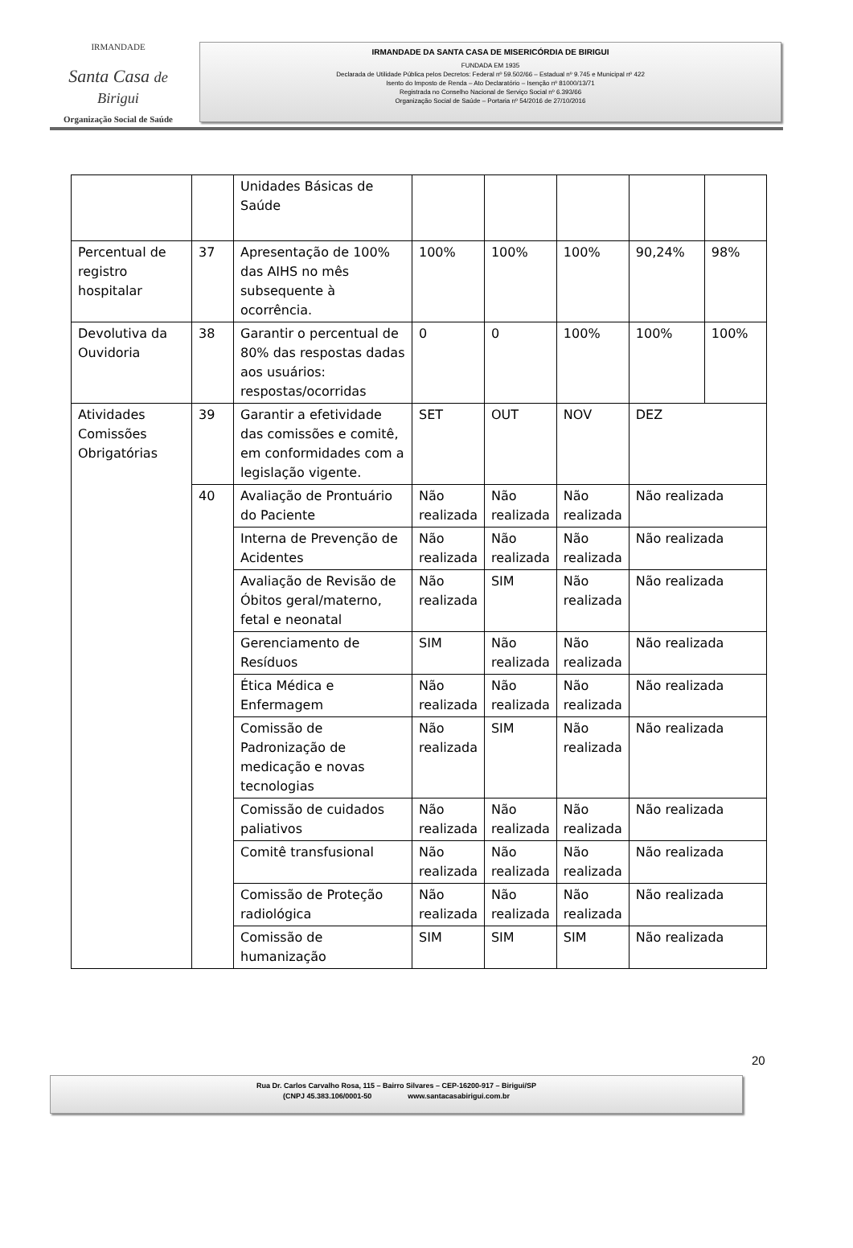IRMANDADE
Santa Casa de Birigui
Organização Social de Saúde
IRMANDADE DA SANTA CASA DE MISERICÓRDIA DE BIRIGUI
FUNDADA EM 1935
Declarada de Utilidade Pública pelos Decretos: Federal nº 59.502/66 – Estadual nº 9.745 e Municipal nº 422
Isento do Imposto de Renda – Ato Declaratório – Isenção nº 81000/13/71
Registrada no Conselho Nacional de Serviço Social nº 6.393/66
Organização Social de Saúde – Portaria nº 54/2016 de 27/10/2016
| | | Unidades Básicas de Saúde | | | | | |
| Percentual de registro hospitalar | 37 | Apresentação de 100% das AIHS no mês subsequente à ocorrência. | 100% | 100% | 100% | 90,24% | 98% |
| Devolutiva da Ouvidoria | 38 | Garantir o percentual de 80% das respostas dadas aos usuários: respostas/ocorridas | 0 | 0 | 100% | 100% | 100% |
| Atividades Comissões Obrigatórias | 39 | Garantir a efetividade das comissões e comitê, em conformidades com a legislação vigente. | SET | OUT | NOV | DEZ | |
| | 40 | Avaliação de Prontuário do Paciente | Não realizada | Não realizada | Não realizada | Não realizada | |
| | | Interna de Prevenção de Acidentes | Não realizada | Não realizada | Não realizada | Não realizada | |
| | | Avaliação de Revisão de Óbitos geral/materno, fetal e neonatal | Não realizada | SIM | Não realizada | Não realizada | |
| | | Gerenciamento de Resíduos | SIM | Não realizada | Não realizada | Não realizada | |
| | | Ética Médica e Enfermagem | Não realizada | Não realizada | Não realizada | Não realizada | |
| | | Comissão de Padronização de medicação e novas tecnologias | Não realizada | SIM | Não realizada | Não realizada | |
| | | Comissão de cuidados paliativos | Não realizada | Não realizada | Não realizada | Não realizada | |
| | | Comitê transfusional | Não realizada | Não realizada | Não realizada | Não realizada | |
| | | Comissão de Proteção radiológica | Não realizada | Não realizada | Não realizada | Não realizada | |
| | | Comissão de humanização | SIM | SIM | SIM | Não realizada | |
20
Rua Dr. Carlos Carvalho Rosa, 115 – Bairro Silvares – CEP-16200-917 – Birigui/SP
(CNPJ 45.383.106/0001-50 www.santacasabirigui.com.br